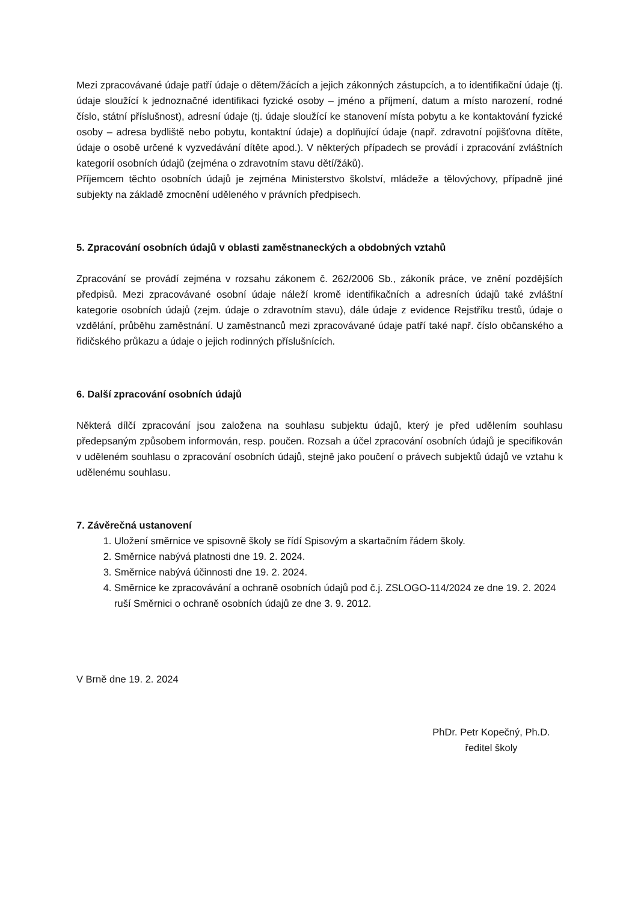Mezi zpracovávané údaje patří údaje o dětem/žácích a jejich zákonných zástupcích, a to identifikační údaje (tj. údaje sloužící k jednoznačné identifikaci fyzické osoby – jméno a příjmení, datum a místo narození, rodné číslo, státní příslušnost), adresní údaje (tj. údaje sloužící ke stanovení místa pobytu a ke kontaktování fyzické osoby – adresa bydliště nebo pobytu, kontaktní údaje) a doplňující údaje (např. zdravotní pojišťovna dítěte, údaje o osobě určené k vyzvedávání dítěte apod.). V některých případech se provádí i zpracování zvláštních kategorií osobních údajů (zejména o zdravotním stavu dětí/žáků).
Příjemcem těchto osobních údajů je zejména Ministerstvo školství, mládeže a tělovýchovy, případně jiné subjekty na základě zmocnění uděleného v právních předpisech.
5. Zpracování osobních údajů v oblasti zaměstnaneckých a obdobných vztahů
Zpracování se provádí zejména v rozsahu zákonem č. 262/2006 Sb., zákoník práce, ve znění pozdějších předpisů. Mezi zpracovávané osobní údaje náleží kromě identifikačních a adresních údajů také zvláštní kategorie osobních údajů (zejm. údaje o zdravotním stavu), dále údaje z evidence Rejstříku trestů, údaje o vzdělání, průběhu zaměstnání. U zaměstnanců mezi zpracovávané údaje patří také např. číslo občanského a řidičského průkazu a údaje o jejich rodinných příslušnících.
6. Další zpracování osobních údajů
Některá dílčí zpracování jsou založena na souhlasu subjektu údajů, který je před udělením souhlasu předepsaným způsobem informován, resp. poučen. Rozsah a účel zpracování osobních údajů je specifikován v uděleném souhlasu o zpracování osobních údajů, stejně jako poučení o právech subjektů údajů ve vztahu k udělenému souhlasu.
7. Závěrečná ustanovení
1. Uložení směrnice ve spisovně školy se řídí Spisovým a skartačním řádem školy.
2. Směrnice nabývá platnosti dne 19. 2. 2024.
3. Směrnice nabývá účinnosti dne 19. 2. 2024.
4. Směrnice ke zpracovávání a ochraně osobních údajů pod č.j. ZSLOGO-114/2024 ze dne 19. 2. 2024 ruší Směrnici o ochraně osobních údajů ze dne 3. 9. 2012.
V Brně dne 19. 2. 2024
PhDr. Petr Kopečný, Ph.D.
ředitel školy